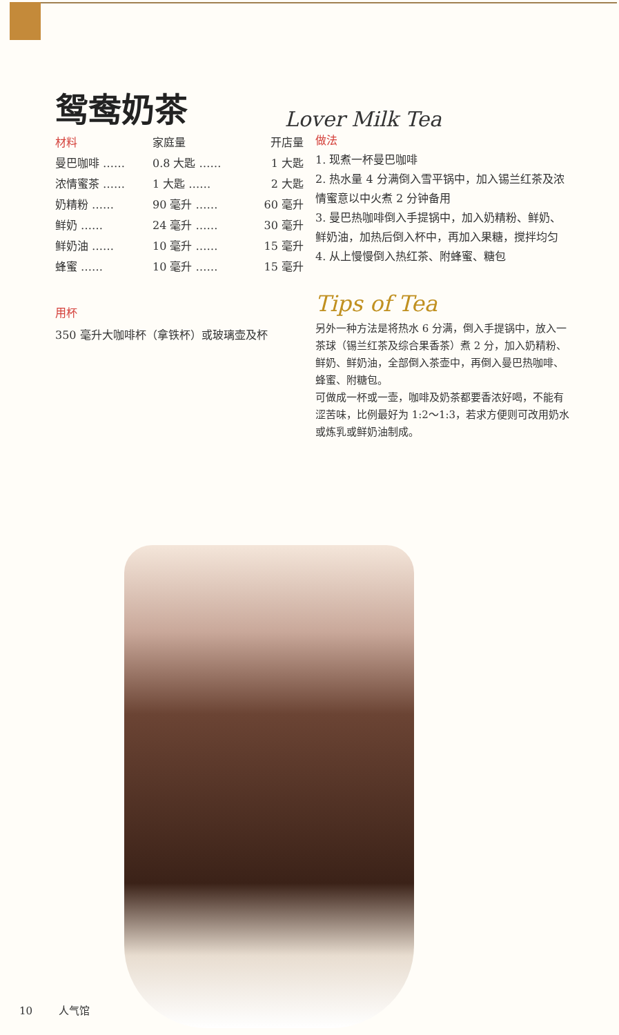鸳鸯奶茶
Lover Milk Tea
| 材料 | 家庭量 | 开店量 |
| --- | --- | --- |
| 曼巴咖啡 …… | 0.8 大匙 …… | 1 大匙 |
| 浓情蜜茶 …… | 1 大匙 …… | 2 大匙 |
| 奶精粉 …… | 90 毫升 …… | 60 毫升 |
| 鲜奶 …… | 24 毫升 …… | 30 毫升 |
| 鲜奶油 …… | 10 毫升 …… | 15 毫升 |
| 蜂蜜 …… | 10 毫升 …… | 15 毫升 |
用杯
350 毫升大咖啡杯（拿铁杯）或玻璃壶及杯
做法
1. 现煮一杯曼巴咖啡
2. 热水量 4 分满倒入雪平锅中，加入锡兰红茶及浓情蜜意以中火煮 2 分钟备用
3. 曼巴热咖啡倒入手提锅中，加入奶精粉、鲜奶、鲜奶油，加热后倒入杯中，再加入果糖，搅拌均匀
4. 从上慢慢倒入热红茶、附蜂蜜、糖包
Tips of Tea
另外一种方法是将热水 6 分满，倒入手提锅中，放入一茶球（锡兰红茶及综合果香茶）煮 2 分，加入奶精粉、鲜奶、鲜奶油，全部倒入茶壶中，再倒入曼巴热咖啡、蜂蜜、附糖包。
可做成一杯或一壶，咖啡及奶茶都要香浓好喝，不能有涩苦味，比例最好为 1:2～1:3，若求方便则可改用奶水或炼乳或鲜奶油制成。
10 人气馆